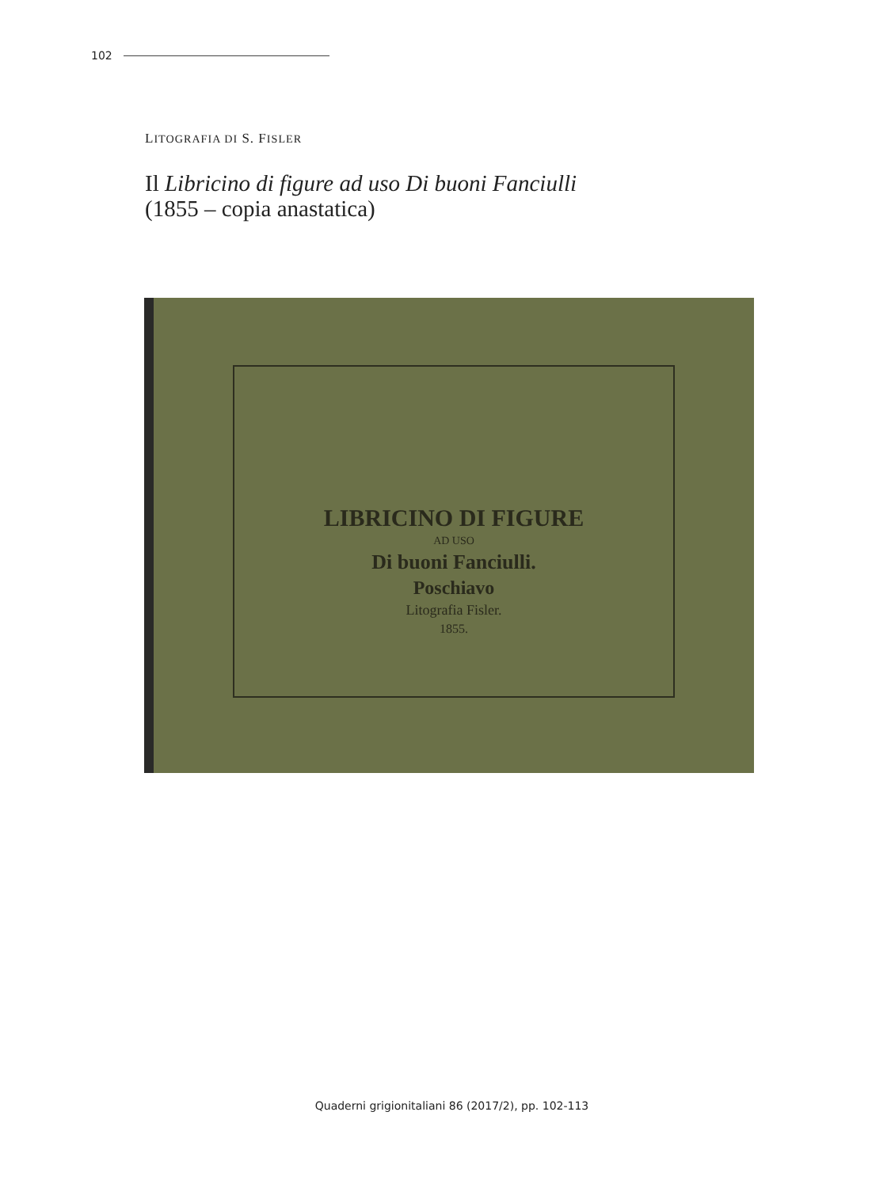102
LITOGRAFIA DI S. FISLER
Il Libricino di figure ad uso Di buoni Fanciulli
(1855 – copia anastatica)
LIBRICINO DI FIGURE
AD USO
Di buoni Fanciulli.
Poschiavo
Litografia Fisler.
1855.
Quaderni grigionitaliani 86 (2017/2), pp. 102-113